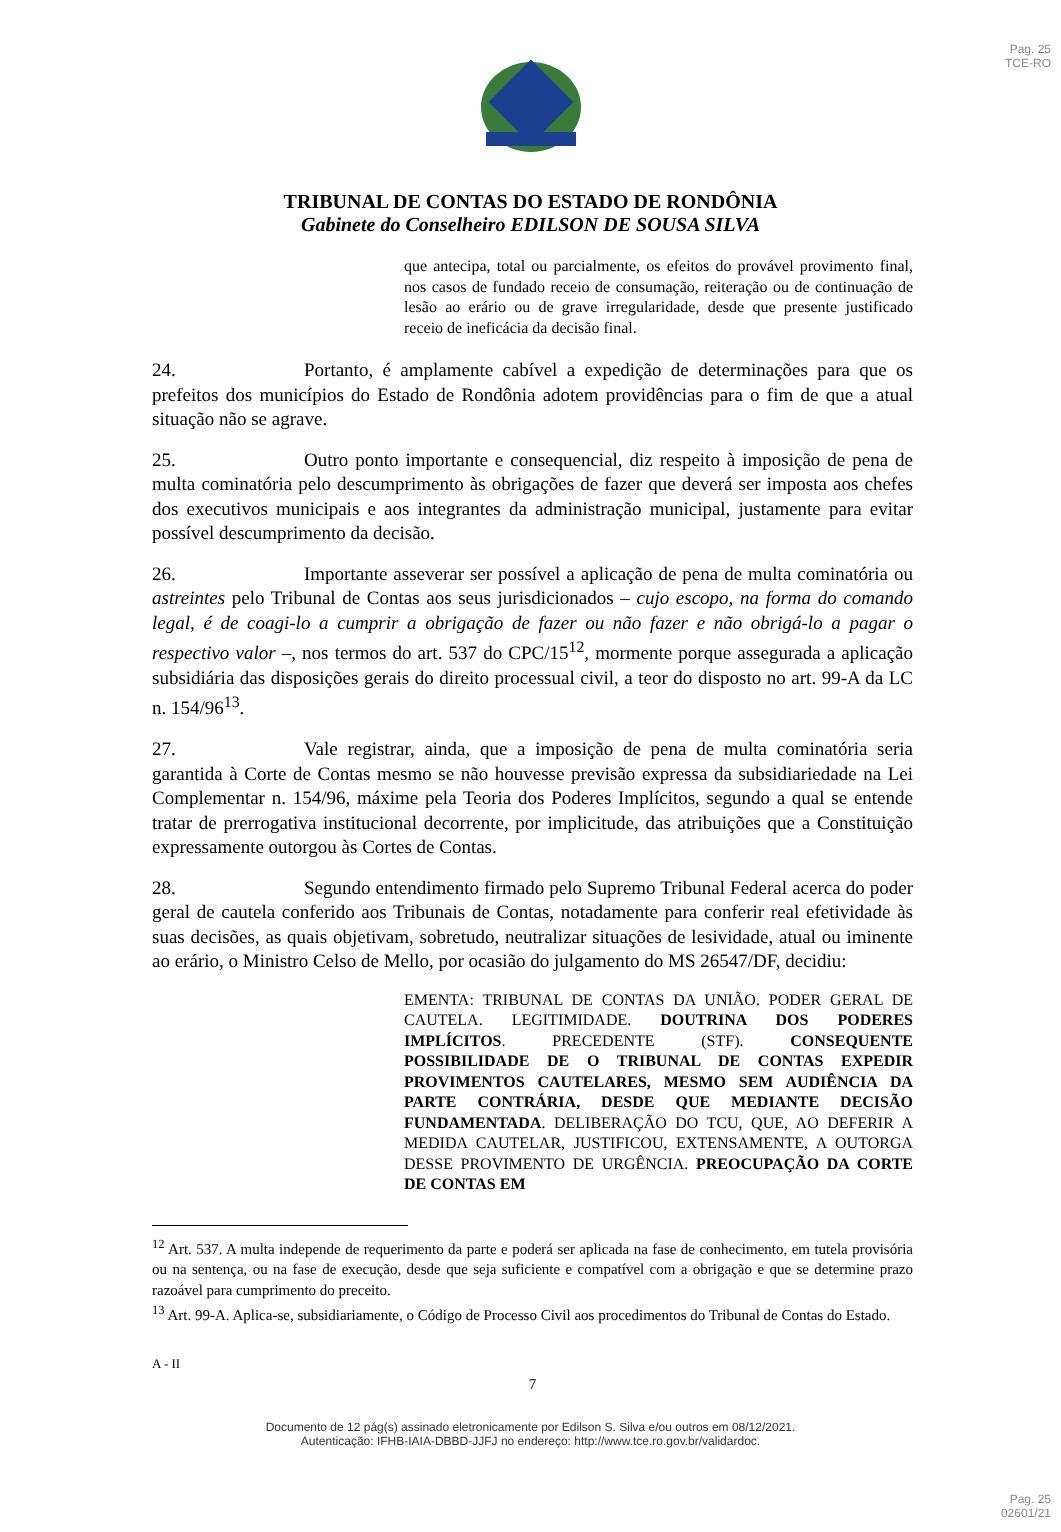Pag. 25
TCE-RO
TRIBUNAL DE CONTAS DO ESTADO DE RONDÔNIA
Gabinete do Conselheiro EDILSON DE SOUSA SILVA
que antecipa, total ou parcialmente, os efeitos do provável provimento final, nos casos de fundado receio de consumação, reiteração ou de continuação de lesão ao erário ou de grave irregularidade, desde que presente justificado receio de ineficácia da decisão final.
24. Portanto, é amplamente cabível a expedição de determinações para que os prefeitos dos municípios do Estado de Rondônia adotem providências para o fim de que a atual situação não se agrave.
25. Outro ponto importante e consequencial, diz respeito à imposição de pena de multa cominatória pelo descumprimento às obrigações de fazer que deverá ser imposta aos chefes dos executivos municipais e aos integrantes da administração municipal, justamente para evitar possível descumprimento da decisão.
26. Importante asseverar ser possível a aplicação de pena de multa cominatória ou astreintes pelo Tribunal de Contas aos seus jurisdicionados – cujo escopo, na forma do comando legal, é de coagi-lo a cumprir a obrigação de fazer ou não fazer e não obrigá-lo a pagar o respectivo valor –, nos termos do art. 537 do CPC/15<sup>12</sup>, mormente porque assegurada a aplicação subsidiária das disposições gerais do direito processual civil, a teor do disposto no art. 99-A da LC n. 154/96<sup>13</sup>.
27. Vale registrar, ainda, que a imposição de pena de multa cominatória seria garantida à Corte de Contas mesmo se não houvesse previsão expressa da subsidiariedade na Lei Complementar n. 154/96, máxime pela Teoria dos Poderes Implícitos, segundo a qual se entende tratar de prerrogativa institucional decorrente, por implicitude, das atribuições que a Constituição expressamente outorgou às Cortes de Contas.
28. Segundo entendimento firmado pelo Supremo Tribunal Federal acerca do poder geral de cautela conferido aos Tribunais de Contas, notadamente para conferir real efetividade às suas decisões, as quais objetivam, sobretudo, neutralizar situações de lesividade, atual ou iminente ao erário, o Ministro Celso de Mello, por ocasião do julgamento do MS 26547/DF, decidiu:
EMENTA: TRIBUNAL DE CONTAS DA UNIÃO. PODER GERAL DE CAUTELA. LEGITIMIDADE. DOUTRINA DOS PODERES IMPLÍCITOS. PRECEDENTE (STF). CONSEQUENTE POSSIBILIDADE DE O TRIBUNAL DE CONTAS EXPEDIR PROVIMENTOS CAUTELARES, MESMO SEM AUDIÊNCIA DA PARTE CONTRÁRIA, DESDE QUE MEDIANTE DECISÃO FUNDAMENTADA. DELIBERAÇÃO DO TCU, QUE, AO DEFERIR A MEDIDA CAUTELAR, JUSTIFICOU, EXTENSAMENTE, A OUTORGA DESSE PROVIMENTO DE URGÊNCIA. PREOCUPAÇÃO DA CORTE DE CONTAS EM
<sup>12</sup> Art. 537. A multa independe de requerimento da parte e poderá ser aplicada na fase de conhecimento, em tutela provisória ou na sentença, ou na fase de execução, desde que seja suficiente e compatível com a obrigação e que se determine prazo razoável para cumprimento do preceito.
<sup>13</sup> Art. 99-A. Aplica-se, subsidiariamente, o Código de Processo Civil aos procedimentos do Tribunal de Contas do Estado.
A - II
7
Documento de 12 pág(s) assinado eletronicamente por Edilson S. Silva e/ou outros em 08/12/2021.
Autenticação: IFHB-IAIA-DBBD-JJFJ no endereço: http://www.tce.ro.gov.br/validardoc.
Pag. 25
02601/21